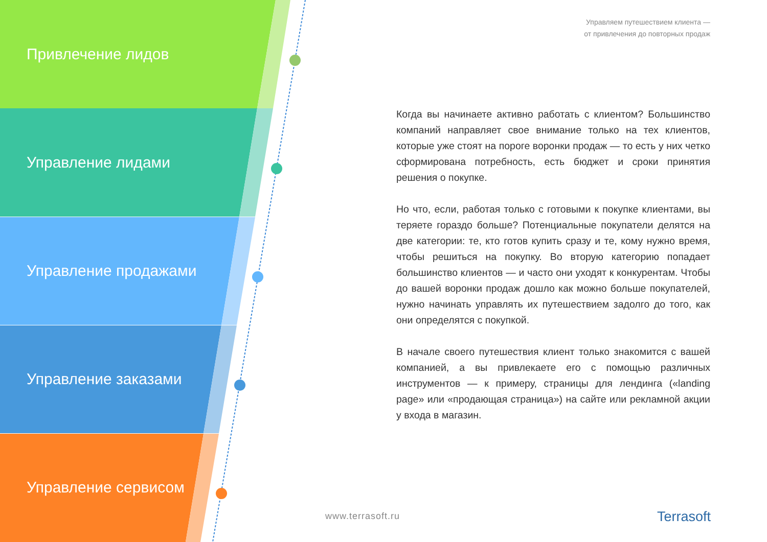Привлечение лидов
Управление лидами
Управление продажами
Управление заказами
Управление сервисом
Управляем путешествием клиента —
от привлечения до повторных продаж
Когда вы начинаете активно работать с клиентом? Большинство компаний направляет свое внимание только на тех клиентов, которые уже стоят на пороге воронки продаж — то есть у них четко сформирована потребность, есть бюджет и сроки принятия решения о покупке.
Но что, если, работая только с готовыми к покупке клиентами, вы теряете гораздо больше? Потенциальные покупатели делятся на две категории: те, кто готов купить сразу и те, кому нужно время, чтобы решиться на покупку. Во вторую категорию попадает большинство клиентов — и часто они уходят к конкурентам. Чтобы до вашей воронки продаж дошло как можно больше покупателей, нужно начинать управлять их путешествием задолго до того, как они определятся с покупкой.
В начале своего путешествия клиент только знакомится с вашей компанией, а вы привлекаете его с помощью различных инструментов — к примеру, страницы для лендинга («landing page» или «продающая страница») на сайте или рекламной акции у входа в магазин.
www.terrasoft.ru Terrasoft